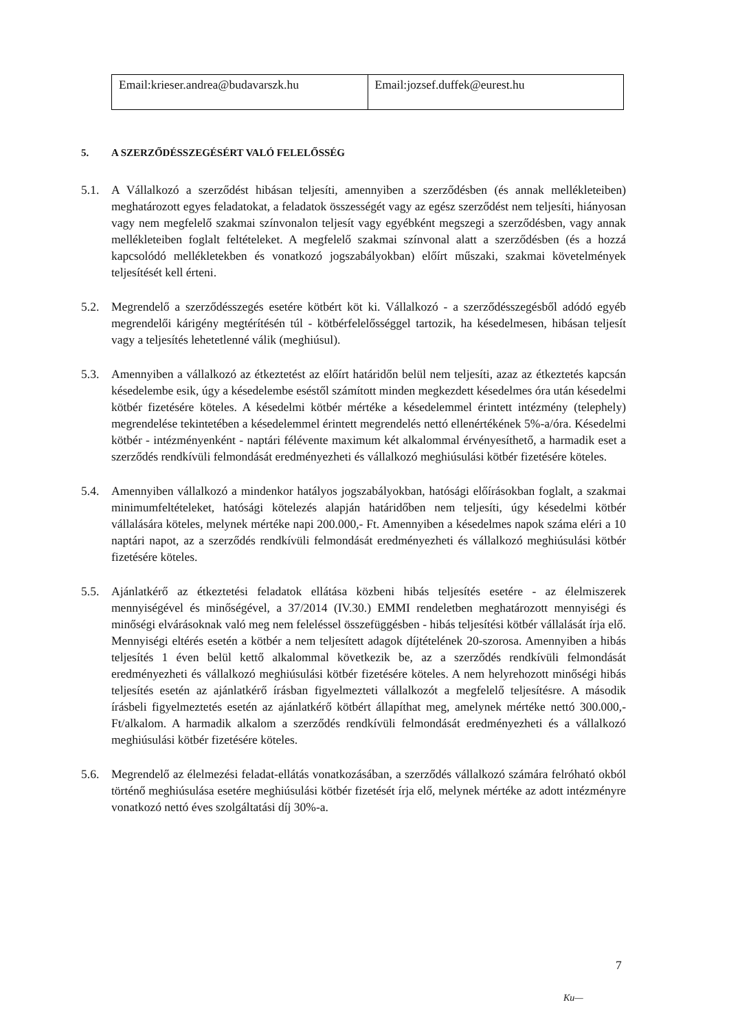| Email:krieser.andrea@budavarszk.hu | Email:jozsef.duffek@eurest.hu |
5. A SZERZŐDÉSSZEGÉSÉRT VALÓ FELELŐSSÉG
5.1. A Vállalkozó a szerződést hibásan teljesíti, amennyiben a szerződésben (és annak mellékleteiben) meghatározott egyes feladatokat, a feladatok összességét vagy az egész szerződést nem teljesíti, hiányosan vagy nem megfelelő szakmai színvonalon teljesít vagy egyébként megszegi a szerződésben, vagy annak mellékleteiben foglalt feltételeket. A megfelelő szakmai színvonal alatt a szerződésben (és a hozzá kapcsolódó mellékletekben és vonatkozó jogszabályokban) előírt műszaki, szakmai követelmények teljesítését kell érteni.
5.2. Megrendelő a szerződésszegés esetére kötbért köt ki. Vállalkozó - a szerződésszegésből adódó egyéb megrendelői kárigény megtérítésén túl - kötbérfelelősséggel tartozik, ha késedelmesen, hibásan teljesít vagy a teljesítés lehetetlenné válik (meghiúsul).
5.3. Amennyiben a vállalkozó az étkeztetést az előírt határidőn belül nem teljesíti, azaz az étkeztetés kapcsán késedelembe esik, úgy a késedelembe eséstől számított minden megkezdett késedelmes óra után késedelmi kötbér fizetésére köteles. A késedelmi kötbér mértéke a késedelemmel érintett intézmény (telephely) megrendelése tekintetében a késedelemmel érintett megrendelés nettó ellenértékének 5%-a/óra. Késedelmi kötbér - intézményenként - naptári félévente maximum két alkalommal érvényesíthető, a harmadik eset a szerződés rendkívüli felmondását eredményezheti és vállalkozó meghiúsulási kötbér fizetésére köteles.
5.4. Amennyiben vállalkozó a mindenkor hatályos jogszabályokban, hatósági előírásokban foglalt, a szakmai minimumfeltételeket, hatósági kötelezés alapján határidőben nem teljesíti, úgy késedelmi kötbér vállalására köteles, melynek mértéke napi 200.000,- Ft. Amennyiben a késedelmes napok száma eléri a 10 naptári napot, az a szerződés rendkívüli felmondását eredményezheti és vállalkozó meghiúsulási kötbér fizetésére köteles.
5.5. Ajánlatkérő az étkeztetési feladatok ellátása közbeni hibás teljesítés esetére - az élelmiszerek mennyiségével és minőségével, a 37/2014 (IV.30.) EMMI rendeletben meghatározott mennyiségi és minőségi elvárásoknak való meg nem feleléssel összefüggésben - hibás teljesítési kötbér vállalását írja elő. Mennyiségi eltérés esetén a kötbér a nem teljesített adagok díjtételének 20-szorosa. Amennyiben a hibás teljesítés 1 éven belül kettő alkalommal következik be, az a szerződés rendkívüli felmondását eredményezheti és vállalkozó meghiúsulási kötbér fizetésére köteles. A nem helyrehozott minőségi hibás teljesítés esetén az ajánlatkérő írásban figyelmezteti vállalkozót a megfelelő teljesítésre. A második írásbeli figyelmeztetés esetén az ajánlatkérő kötbért állapíthat meg, amelynek mértéke nettó 300.000,- Ft/alkalom. A harmadik alkalom a szerződés rendkívüli felmondását eredményezheti és a vállalkozó meghiúsulási kötbér fizetésére köteles.
5.6. Megrendelő az élelmezési feladat-ellátás vonatkozásában, a szerződés vállalkozó számára felróható okból történő meghiúsulása esetére meghiúsulási kötbér fizetését írja elő, melynek mértéke az adott intézményre vonatkozó nettó éves szolgáltatási díj 30%-a.
7
Ku—